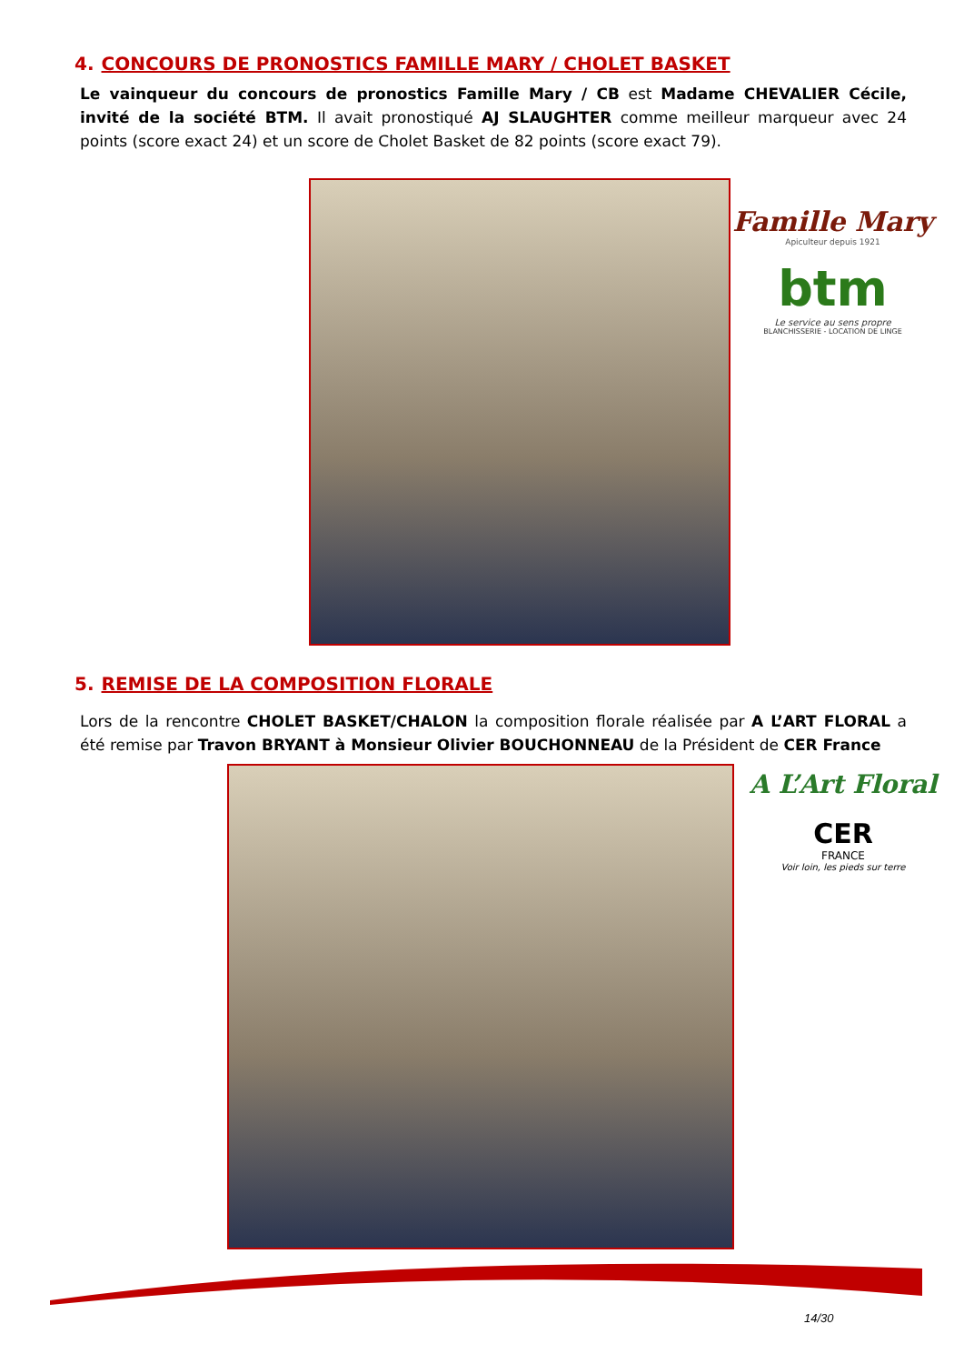4. CONCOURS DE PRONOSTICS FAMILLE MARY / CHOLET BASKET
Le vainqueur du concours de pronostics Famille Mary / CB est Madame CHEVALIER Cécile, invité de la société BTM. Il avait pronostiqué AJ SLAUGHTER comme meilleur marqueur avec 24 points (score exact 24) et un score de Cholet Basket de 82 points (score exact 79).
Famille Mary
Apiculteur depuis 1921
btm
Le service au sens propre
BLANCHISSERIE - LOCATION DE LINGE
5. REMISE DE LA COMPOSITION FLORALE
Lors de la rencontre CHOLET BASKET/CHALON la composition florale réalisée par A L’ART FLORAL a été remise par Travon BRYANT à Monsieur Olivier BOUCHONNEAU de la Président de CER France
A L’Art Floral
CER
FRANCE
Voir loin, les pieds sur terre
14/30